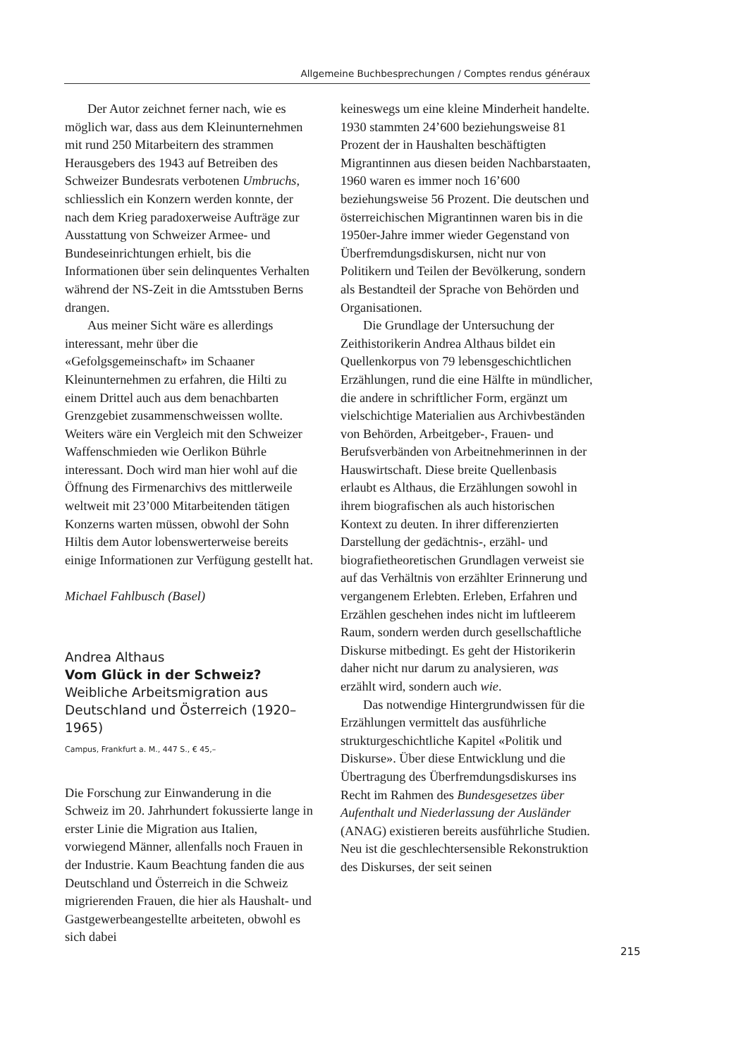Allgemeine Buchbesprechungen / Comptes rendus généraux
Der Autor zeichnet ferner nach, wie es möglich war, dass aus dem Kleinunternehmen mit rund 250 Mitarbeitern des strammen Herausgebers des 1943 auf Betreiben des Schweizer Bundesrats verbotenen Umbruchs, schliesslich ein Konzern werden konnte, der nach dem Krieg paradoxerweise Aufträge zur Ausstattung von Schweizer Armee- und Bundeseinrichtungen erhielt, bis die Informationen über sein delinquentes Verhalten während der NS-Zeit in die Amtsstuben Berns drangen.
Aus meiner Sicht wäre es allerdings interessant, mehr über die «Gefolgsgemeinschaft» im Schaaner Kleinunternehmen zu erfahren, die Hilti zu einem Drittel auch aus dem benachbarten Grenzgebiet zusammenschweissen wollte. Weiters wäre ein Vergleich mit den Schweizer Waffenschmieden wie Oerlikon Bührle interessant. Doch wird man hier wohl auf die Öffnung des Firmenarchivs des mittlerweile weltweit mit 23’000 Mitarbeitenden tätigen Konzerns warten müssen, obwohl der Sohn Hiltis dem Autor lobenswerterweise bereits einige Informationen zur Verfügung gestellt hat.
Michael Fahlbusch (Basel)
Andrea Althaus
Vom Glück in der Schweiz?
Weibliche Arbeitsmigration aus Deutschland und Österreich (1920–1965)
Campus, Frankfurt a. M., 447 S., € 45,–
Die Forschung zur Einwanderung in die Schweiz im 20. Jahrhundert fokussierte lange in erster Linie die Migration aus Italien, vorwiegend Männer, allenfalls noch Frauen in der Industrie. Kaum Beachtung fanden die aus Deutschland und Österreich in die Schweiz migrierenden Frauen, die hier als Haushalt- und Gastgewerbeangestellte arbeiteten, obwohl es sich dabei
keineswegs um eine kleine Minderheit handelte. 1930 stammten 24’600 beziehungsweise 81 Prozent der in Haushalten beschäftigten Migrantinnen aus diesen beiden Nachbarstaaten, 1960 waren es immer noch 16’600 beziehungsweise 56 Prozent. Die deutschen und österreichischen Migrantinnen waren bis in die 1950er-Jahre immer wieder Gegenstand von Überfremdungsdiskursen, nicht nur von Politikern und Teilen der Bevölkerung, sondern als Bestandteil der Sprache von Behörden und Organisationen.
Die Grundlage der Untersuchung der Zeithistorikerin Andrea Althaus bildet ein Quellenkorpus von 79 lebensgeschichtlichen Erzählungen, rund die eine Hälfte in mündlicher, die andere in schriftlicher Form, ergänzt um vielschichtige Materialien aus Archivbeständen von Behörden, Arbeitgeber-, Frauen- und Berufsverbänden von Arbeitnehmerinnen in der Hauswirtschaft. Diese breite Quellenbasis erlaubt es Althaus, die Erzählungen sowohl in ihrem biografischen als auch historischen Kontext zu deuten. In ihrer differenzierten Darstellung der gedächtnis-, erzähl- und biografietheoretischen Grundlagen verweist sie auf das Verhältnis von erzählter Erinnerung und vergangenem Erlebten. Erleben, Erfahren und Erzählen geschehen indes nicht im luftleerem Raum, sondern werden durch gesellschaftliche Diskurse mitbedingt. Es geht der Historikerin daher nicht nur darum zu analysieren, was erzählt wird, sondern auch wie.
Das notwendige Hintergrundwissen für die Erzählungen vermittelt das ausführliche strukturgeschichtliche Kapitel «Politik und Diskurse». Über diese Entwicklung und die Übertragung des Überfremdungsdiskurses ins Recht im Rahmen des Bundesgesetzes über Aufenthalt und Niederlassung der Ausländer (ANAG) existieren bereits ausführliche Studien. Neu ist die geschlechtersensible Rekonstruktion des Diskurses, der seit seinen
215